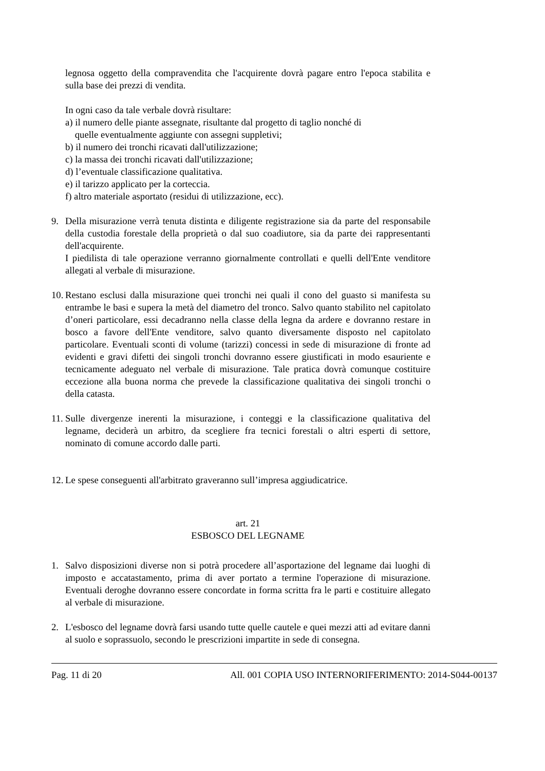legnosa oggetto della compravendita che l'acquirente dovrà pagare entro l'epoca stabilita e sulla base dei prezzi di vendita.
In ogni caso da tale verbale dovrà risultare:
a) il numero delle piante assegnate, risultante dal progetto di taglio nonché di
quelle eventualmente aggiunte con assegni suppletivi;
b) il numero dei tronchi ricavati dall'utilizzazione;
c) la massa dei tronchi ricavati dall'utilizzazione;
d) l’eventuale classificazione qualitativa.
e) il tarizzo applicato per la corteccia.
f) altro materiale asportato (residui di utilizzazione, ecc).
9. Della misurazione verrà tenuta distinta e diligente registrazione sia da parte del responsabile della custodia forestale della proprietà o dal suo coadiutore, sia da parte dei rappresentanti dell'acquirente.
I piedilista di tale operazione verranno giornalmente controllati e quelli dell'Ente venditore allegati al verbale di misurazione.
10.
Restano esclusi dalla misurazione quei tronchi nei quali il cono del guasto si manifesta su entrambe le basi e supera la metà del diametro del tronco. Salvo quanto stabilito nel capitolato d’oneri particolare, essi decadranno nella classe della legna da ardere e dovranno restare in bosco a favore dell'Ente venditore, salvo quanto diversamente disposto nel capitolato particolare. Eventuali sconti di volume (tarizzi) concessi in sede di misurazione di fronte ad evidenti e gravi difetti dei singoli tronchi dovranno essere giustificati in modo esauriente e tecnicamente adeguato nel verbale di misurazione. Tale pratica dovrà comunque costituire eccezione alla buona norma che prevede la classificazione qualitativa dei singoli tronchi o della catasta.
11.
Sulle divergenze inerenti la misurazione, i conteggi e la classificazione qualitativa del legname, deciderà un arbitro, da scegliere fra tecnici forestali o altri esperti di settore, nominato di comune accordo dalle parti.
12.
Le spese conseguenti all'arbitrato graveranno sull’impresa aggiudicatrice.
art. 21
ESBOSCO DEL LEGNAME
1. Salvo disposizioni diverse non si potrà procedere all’asportazione del legname dai luoghi di imposto e accatastamento, prima di aver portato a termine l'operazione di misurazione. Eventuali deroghe dovranno essere concordate in forma scritta fra le parti e costituire allegato al verbale di misurazione.
2. L'esbosco del legname dovrà farsi usando tutte quelle cautele e quei mezzi atti ad evitare danni al suolo e soprassuolo, secondo le prescrizioni impartite in sede di consegna.
Pag. 11 di 20 All. 001 COPIA USO INTERNORIFERIMENTO: 2014-S044-00137